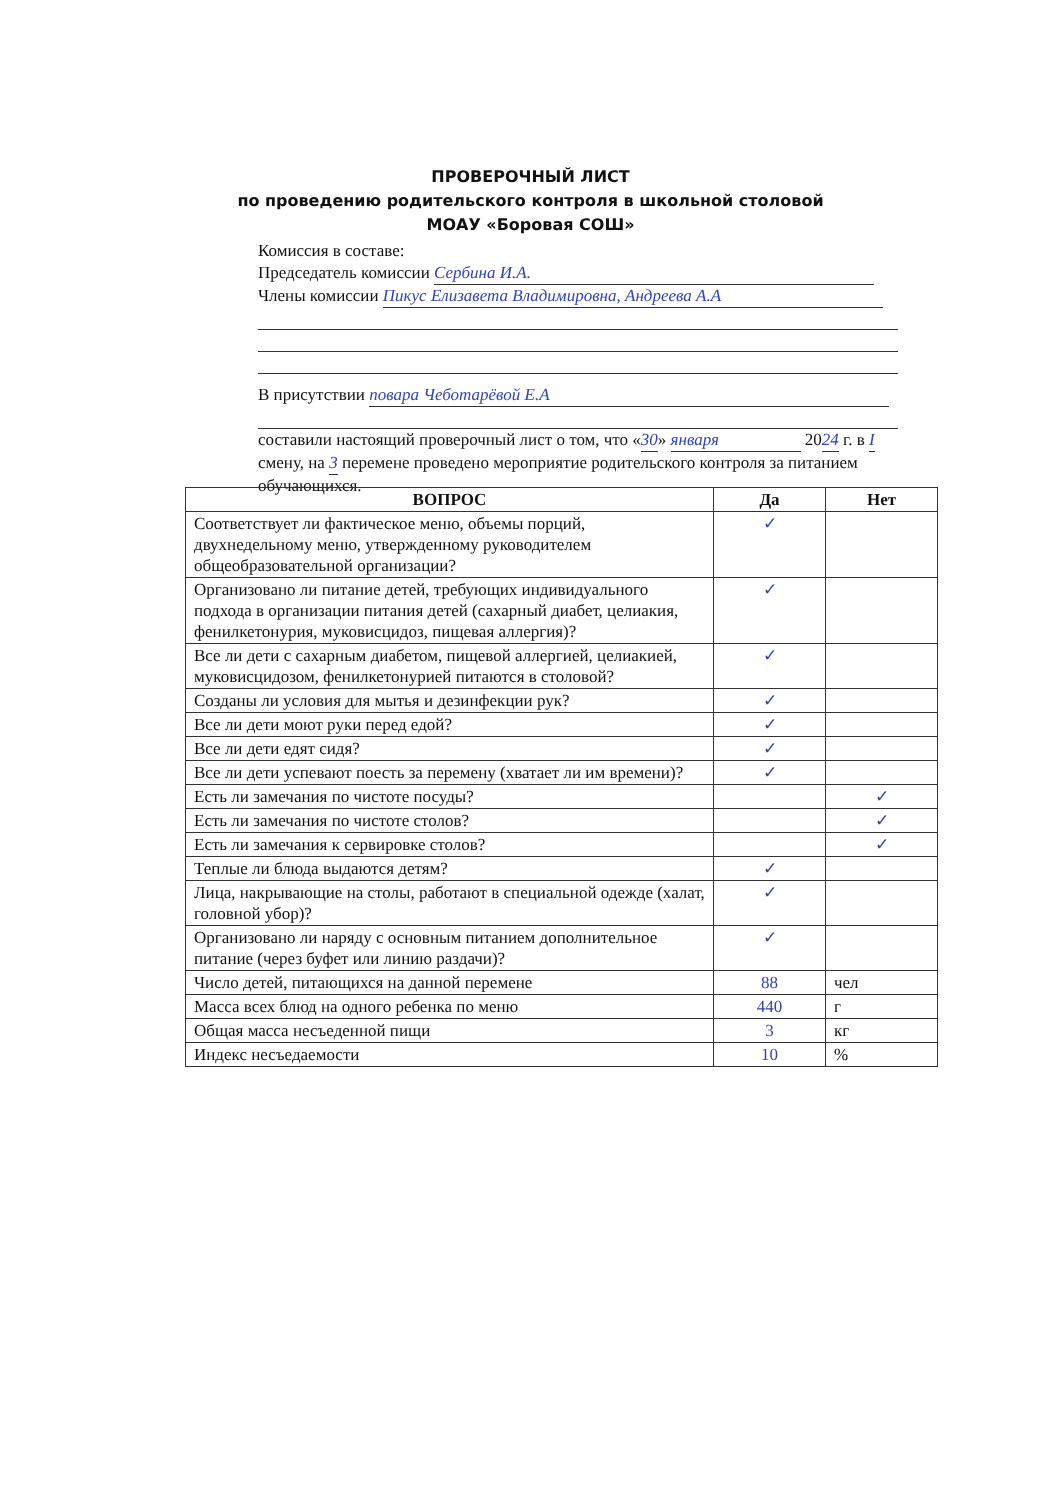ПРОВЕРОЧНЫЙ ЛИСТ
по проведению родительского контроля в школьной столовой
МОАУ «Боровая СОШ»
Комиссия в составе:
Председатель комиссии Сербина И.А.
Члены комиссии Пикус Елизавета Владимировна, Андреева А.А
В присутствии повара Чеботарёвой Е.А
составили настоящий проверочный лист о том, что «30» января 2024 г. в I смену, на 3 перемене проведено мероприятие родительского контроля за питанием обучающихся.
| ВОПРОС | Да | Нет |
| --- | --- | --- |
| Соответствует ли фактическое меню, объемы порций, двухнедельному меню, утвержденному руководителем общеобразовательной организации? | ✓ | |
| Организовано ли питание детей, требующих индивидуального подхода в организации питания детей (сахарный диабет, целиакия, фенилкетонурия, муковисцидоз, пищевая аллергия)? | ✓ | |
| Все ли дети с сахарным диабетом, пищевой аллергией, целиакией, муковисцидозом, фенилкетонурией питаются в столовой? | ✓ | |
| Созданы ли условия для мытья и дезинфекции рук? | ✓ | |
| Все ли дети моют руки перед едой? | ✓ | |
| Все ли дети едят сидя? | ✓ | |
| Все ли дети успевают поесть за перемену (хватает ли им времени)? | ✓ | |
| Есть ли замечания по чистоте посуды? | | ✓ |
| Есть ли замечания по чистоте столов? | | ✓ |
| Есть ли замечания к сервировке столов? | | ✓ |
| Теплые ли блюда выдаются детям? | ✓ | |
| Лица, накрывающие на столы, работают в специальной одежде (халат, головной убор)? | ✓ | |
| Организовано ли наряду с основным питанием дополнительное питание (через буфет или линию раздачи)? | ✓ | |
| Число детей, питающихся на данной перемене | 88 | чел |
| Масса всех блюд на одного ребенка по меню | 440 | г |
| Общая масса несъеденной пищи | 3 | кг |
| Индекс несъедаемости | 10 | % |